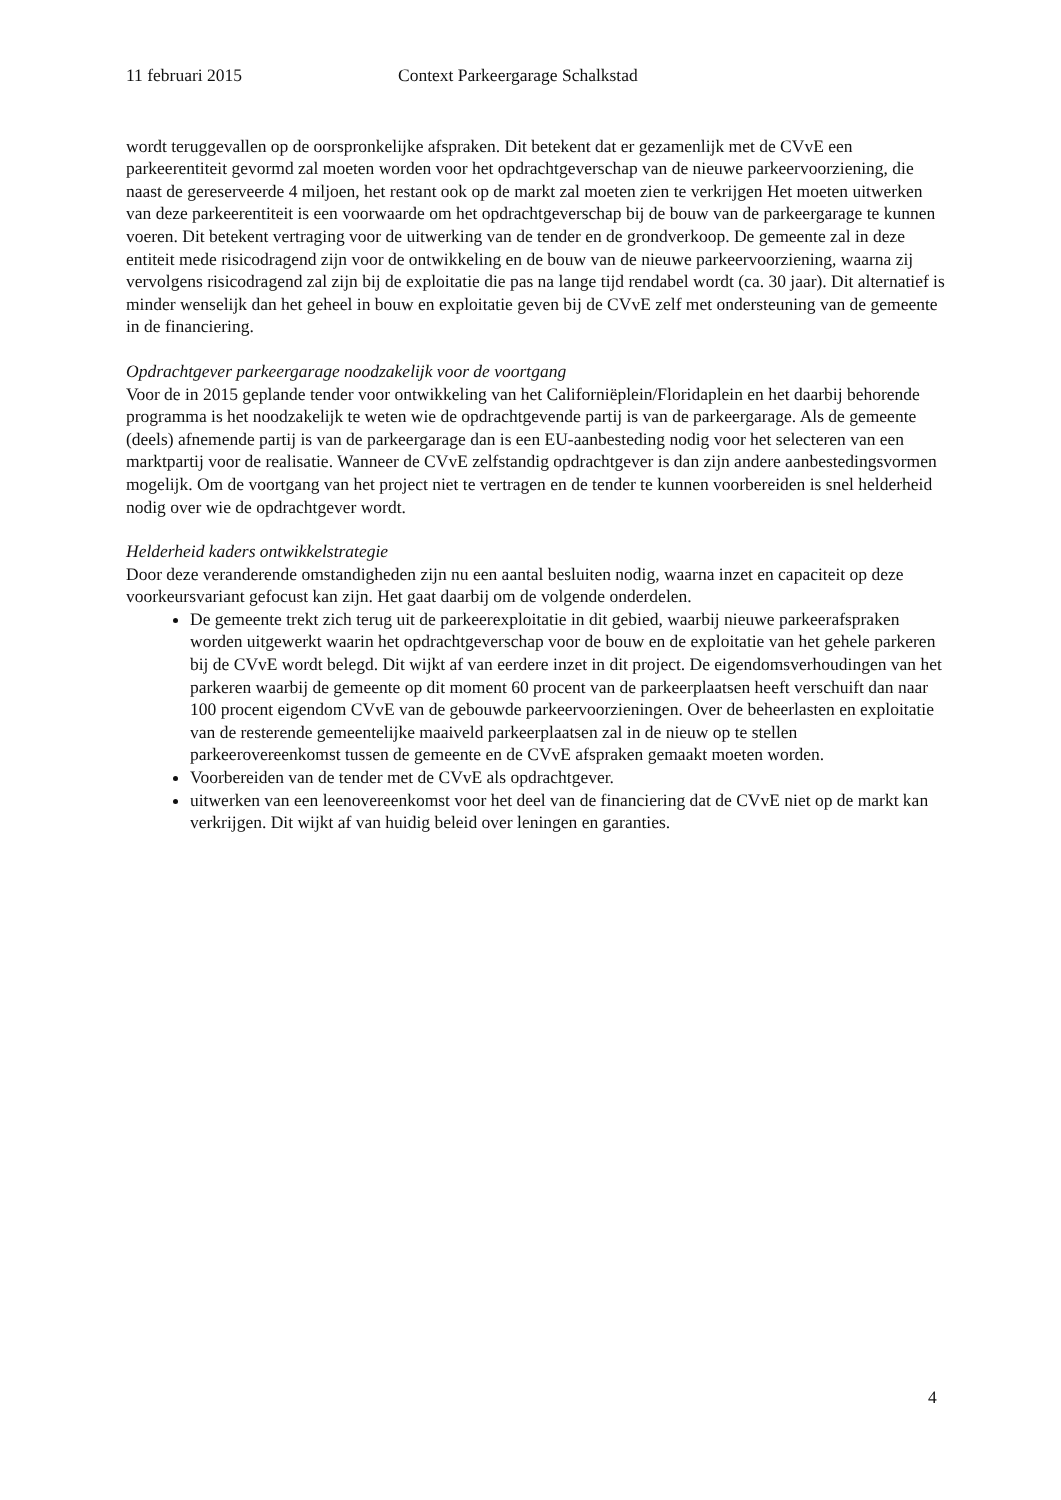11 februari 2015 Context Parkeergarage Schalkstad
wordt teruggevallen op de oorspronkelijke afspraken. Dit betekent dat er gezamenlijk met de CVvE een parkeerentiteit gevormd zal moeten worden voor het opdrachtgeverschap van de nieuwe parkeervoorziening, die naast de gereserveerde 4 miljoen, het restant ook op de markt zal moeten zien te verkrijgen Het moeten uitwerken van deze parkeerentiteit is een voorwaarde om het opdrachtgeverschap bij de bouw van de parkeergarage te kunnen voeren. Dit betekent vertraging voor de uitwerking van de tender en de grondverkoop. De gemeente zal in deze entiteit mede risicodragend zijn voor de ontwikkeling en de bouw van de nieuwe parkeervoorziening, waarna zij vervolgens risicodragend zal zijn bij de exploitatie die pas na lange tijd rendabel wordt (ca. 30 jaar). Dit alternatief is minder wenselijk dan het geheel in bouw en exploitatie geven bij de CVvE zelf met ondersteuning van de gemeente in de financiering.
Opdrachtgever parkeergarage noodzakelijk voor de voortgang
Voor de in 2015 geplande tender voor ontwikkeling van het Californiëplein/Floridaplein en het daarbij behorende programma is het noodzakelijk te weten wie de opdrachtgevende partij is van de parkeergarage. Als de gemeente (deels) afnemende partij is van de parkeergarage dan is een EU-aanbesteding nodig voor het selecteren van een marktpartij voor de realisatie. Wanneer de CVvE zelfstandig opdrachtgever is dan zijn andere aanbestedingsvormen mogelijk. Om de voortgang van het project niet te vertragen en de tender te kunnen voorbereiden is snel helderheid nodig over wie de opdrachtgever wordt.
Helderheid kaders ontwikkelstrategie
Door deze veranderende omstandigheden zijn nu een aantal besluiten nodig, waarna inzet en capaciteit op deze voorkeursvariant gefocust kan zijn. Het gaat daarbij om de volgende onderdelen.
De gemeente trekt zich terug uit de parkeerexploitatie in dit gebied, waarbij nieuwe parkeerafspraken worden uitgewerkt waarin het opdrachtgeverschap voor de bouw en de exploitatie van het gehele parkeren bij de CVvE wordt belegd. Dit wijkt af van eerdere inzet in dit project. De eigendomsverhoudingen van het parkeren waarbij de gemeente op dit moment 60 procent van de parkeerplaatsen heeft verschuift dan naar 100 procent eigendom CVvE van de gebouwde parkeervoorzieningen. Over de beheerlasten en exploitatie van de resterende gemeentelijke maaiveld parkeerplaatsen zal in de nieuw op te stellen parkeerovereenkomst tussen de gemeente en de CVvE afspraken gemaakt moeten worden.
Voorbereiden van de tender met de CVvE als opdrachtgever.
uitwerken van een leenovereenkomst voor het deel van de financiering dat de CVvE niet op de markt kan verkrijgen. Dit wijkt af van huidig beleid over leningen en garanties.
4